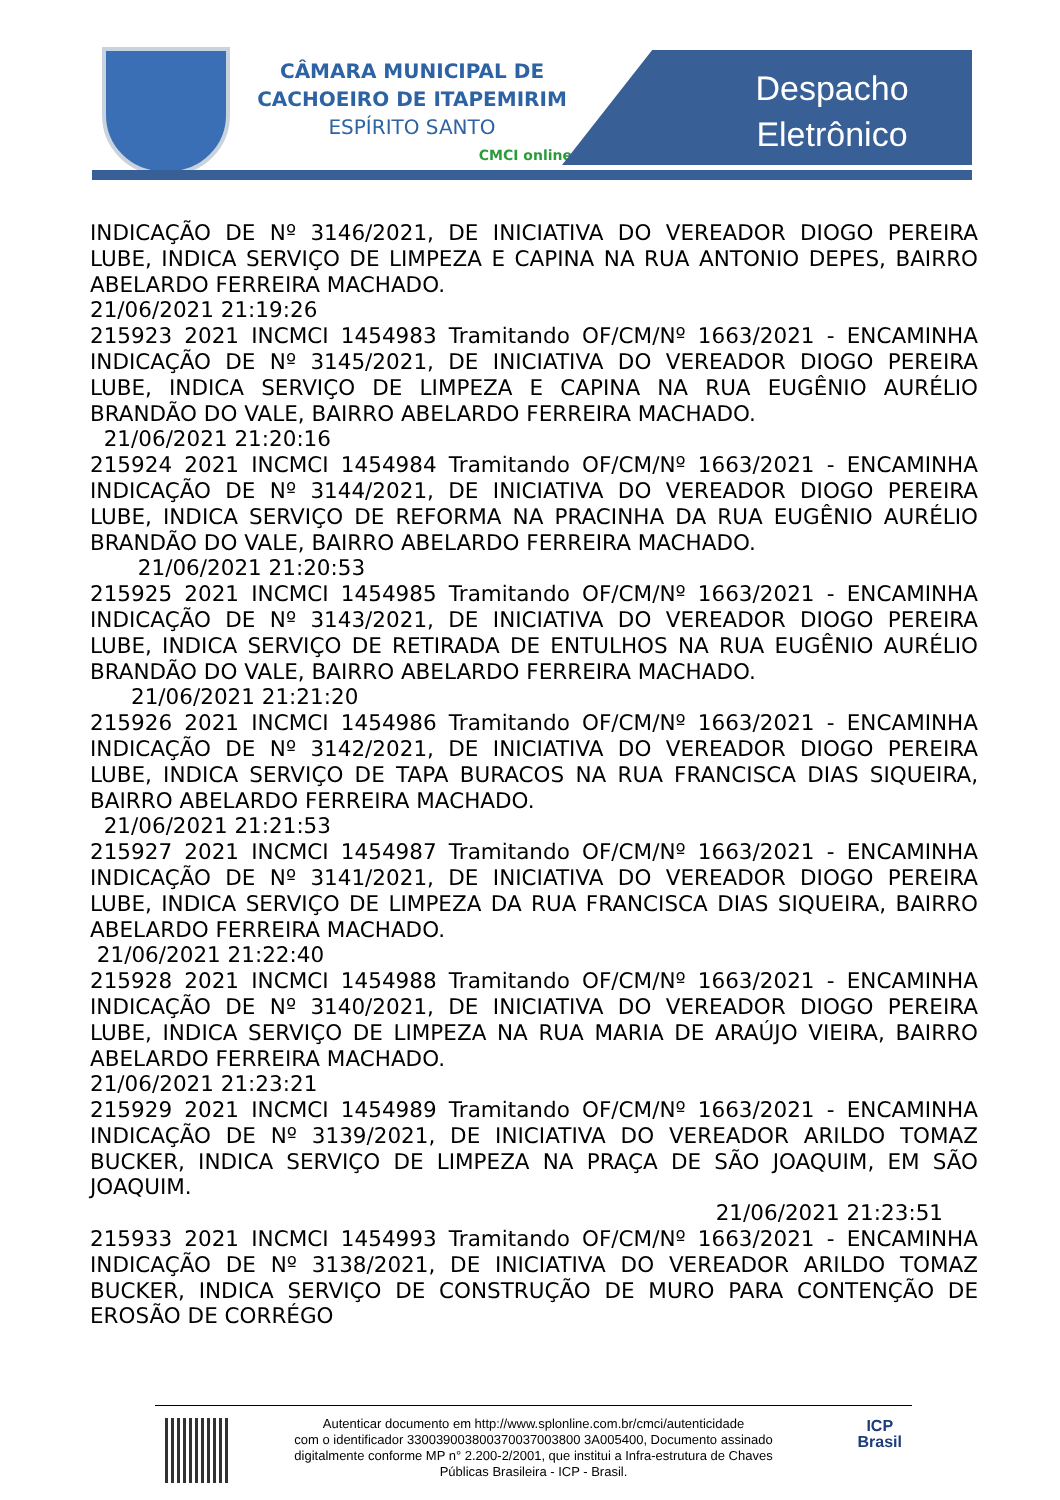CÂMARA MUNICIPAL DE
CACHOEIRO DE ITAPEMIRIM
ESPÍRITO SANTO
CMCI online
Despacho
Eletrônico
INDICAÇÃO DE Nº 3146/2021, DE INICIATIVA DO VEREADOR DIOGO PEREIRA LUBE, INDICA SERVIÇO DE LIMPEZA E CAPINA NA RUA ANTONIO DEPES, BAIRRO ABELARDO FERREIRA MACHADO.
21/06/2021 21:19:26
215923 2021 INCMCI 1454983 Tramitando OF/CM/Nº 1663/2021 - ENCAMINHA INDICAÇÃO DE Nº 3145/2021, DE INICIATIVA DO VEREADOR DIOGO PEREIRA LUBE, INDICA SERVIÇO DE LIMPEZA E CAPINA NA RUA EUGÊNIO AURÉLIO BRANDÃO DO VALE, BAIRRO ABELARDO FERREIRA MACHADO.
21/06/2021 21:20:16
215924 2021 INCMCI 1454984 Tramitando OF/CM/Nº 1663/2021 - ENCAMINHA INDICAÇÃO DE Nº 3144/2021, DE INICIATIVA DO VEREADOR DIOGO PEREIRA LUBE, INDICA SERVIÇO DE REFORMA NA PRACINHA DA RUA EUGÊNIO AURÉLIO BRANDÃO DO VALE, BAIRRO ABELARDO FERREIRA MACHADO.
21/06/2021 21:20:53
215925 2021 INCMCI 1454985 Tramitando OF/CM/Nº 1663/2021 - ENCAMINHA INDICAÇÃO DE Nº 3143/2021, DE INICIATIVA DO VEREADOR DIOGO PEREIRA LUBE, INDICA SERVIÇO DE RETIRADA DE ENTULHOS NA RUA EUGÊNIO AURÉLIO BRANDÃO DO VALE, BAIRRO ABELARDO FERREIRA MACHADO.
21/06/2021 21:21:20
215926 2021 INCMCI 1454986 Tramitando OF/CM/Nº 1663/2021 - ENCAMINHA INDICAÇÃO DE Nº 3142/2021, DE INICIATIVA DO VEREADOR DIOGO PEREIRA LUBE, INDICA SERVIÇO DE TAPA BURACOS NA RUA FRANCISCA DIAS SIQUEIRA, BAIRRO ABELARDO FERREIRA MACHADO.
21/06/2021 21:21:53
215927 2021 INCMCI 1454987 Tramitando OF/CM/Nº 1663/2021 - ENCAMINHA INDICAÇÃO DE Nº 3141/2021, DE INICIATIVA DO VEREADOR DIOGO PEREIRA LUBE, INDICA SERVIÇO DE LIMPEZA DA RUA FRANCISCA DIAS SIQUEIRA, BAIRRO ABELARDO FERREIRA MACHADO.
21/06/2021 21:22:40
215928 2021 INCMCI 1454988 Tramitando OF/CM/Nº 1663/2021 - ENCAMINHA INDICAÇÃO DE Nº 3140/2021, DE INICIATIVA DO VEREADOR DIOGO PEREIRA LUBE, INDICA SERVIÇO DE LIMPEZA NA RUA MARIA DE ARAÚJO VIEIRA, BAIRRO ABELARDO FERREIRA MACHADO.
21/06/2021 21:23:21
215929 2021 INCMCI 1454989 Tramitando OF/CM/Nº 1663/2021 - ENCAMINHA INDICAÇÃO DE Nº 3139/2021, DE INICIATIVA DO VEREADOR ARILDO TOMAZ BUCKER, INDICA SERVIÇO DE LIMPEZA NA PRAÇA DE SÃO JOAQUIM, EM SÃO JOAQUIM.
21/06/2021 21:23:51
215933 2021 INCMCI 1454993 Tramitando OF/CM/Nº 1663/2021 - ENCAMINHA INDICAÇÃO DE Nº 3138/2021, DE INICIATIVA DO VEREADOR ARILDO TOMAZ BUCKER, INDICA SERVIÇO DE CONSTRUÇÃO DE MURO PARA CONTENÇÃO DE EROSÃO DE CORRÉGO
ICP
Brasil
Autenticar documento em http://www.splonline.com.br/cmci/autenticidade
com o identificador 330039003800370037003800 3A005400, Documento assinado
digitalmente conforme MP n° 2.200-2/2001, que institui a Infra-estrutura de Chaves
Públicas Brasileira - ICP - Brasil.